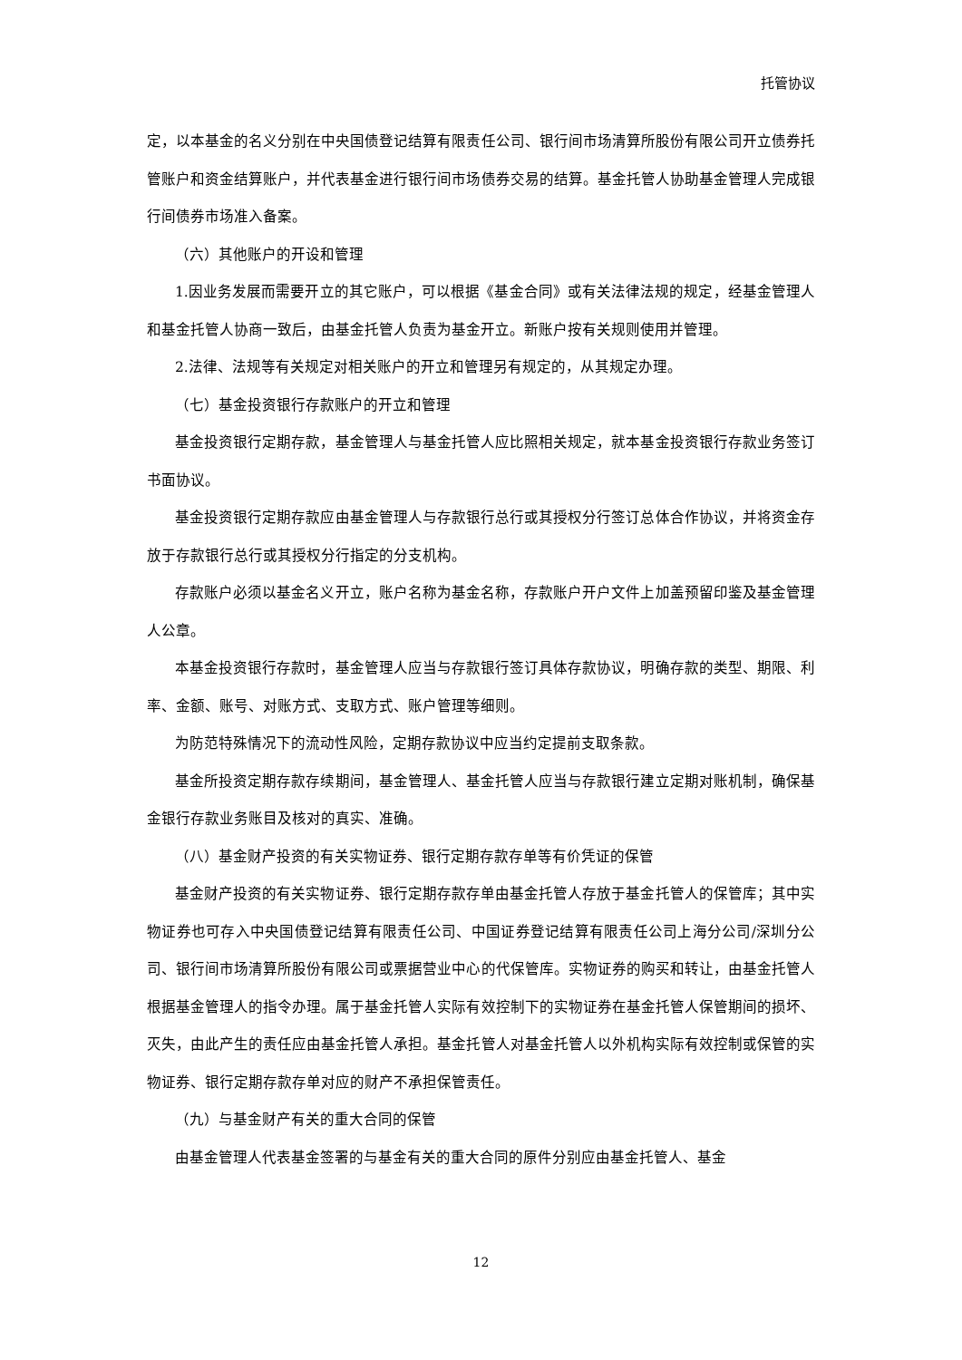托管协议
定，以本基金的名义分别在中央国债登记结算有限责任公司、银行间市场清算所股份有限公司开立债券托管账户和资金结算账户，并代表基金进行银行间市场债券交易的结算。基金托管人协助基金管理人完成银行间债券市场准入备案。
（六）其他账户的开设和管理
1.因业务发展而需要开立的其它账户，可以根据《基金合同》或有关法律法规的规定，经基金管理人和基金托管人协商一致后，由基金托管人负责为基金开立。新账户按有关规则使用并管理。
2.法律、法规等有关规定对相关账户的开立和管理另有规定的，从其规定办理。
（七）基金投资银行存款账户的开立和管理
基金投资银行定期存款，基金管理人与基金托管人应比照相关规定，就本基金投资银行存款业务签订书面协议。
基金投资银行定期存款应由基金管理人与存款银行总行或其授权分行签订总体合作协议，并将资金存放于存款银行总行或其授权分行指定的分支机构。
存款账户必须以基金名义开立，账户名称为基金名称，存款账户开户文件上加盖预留印鉴及基金管理人公章。
本基金投资银行存款时，基金管理人应当与存款银行签订具体存款协议，明确存款的类型、期限、利率、金额、账号、对账方式、支取方式、账户管理等细则。
为防范特殊情况下的流动性风险，定期存款协议中应当约定提前支取条款。
基金所投资定期存款存续期间，基金管理人、基金托管人应当与存款银行建立定期对账机制，确保基金银行存款业务账目及核对的真实、准确。
（八）基金财产投资的有关实物证券、银行定期存款存单等有价凭证的保管
基金财产投资的有关实物证券、银行定期存款存单由基金托管人存放于基金托管人的保管库；其中实物证券也可存入中央国债登记结算有限责任公司、中国证券登记结算有限责任公司上海分公司/深圳分公司、银行间市场清算所股份有限公司或票据营业中心的代保管库。实物证券的购买和转让，由基金托管人根据基金管理人的指令办理。属于基金托管人实际有效控制下的实物证券在基金托管人保管期间的损坏、灭失，由此产生的责任应由基金托管人承担。基金托管人对基金托管人以外机构实际有效控制或保管的实物证券、银行定期存款存单对应的财产不承担保管责任。
（九）与基金财产有关的重大合同的保管
由基金管理人代表基金签署的与基金有关的重大合同的原件分别应由基金托管人、基金
12